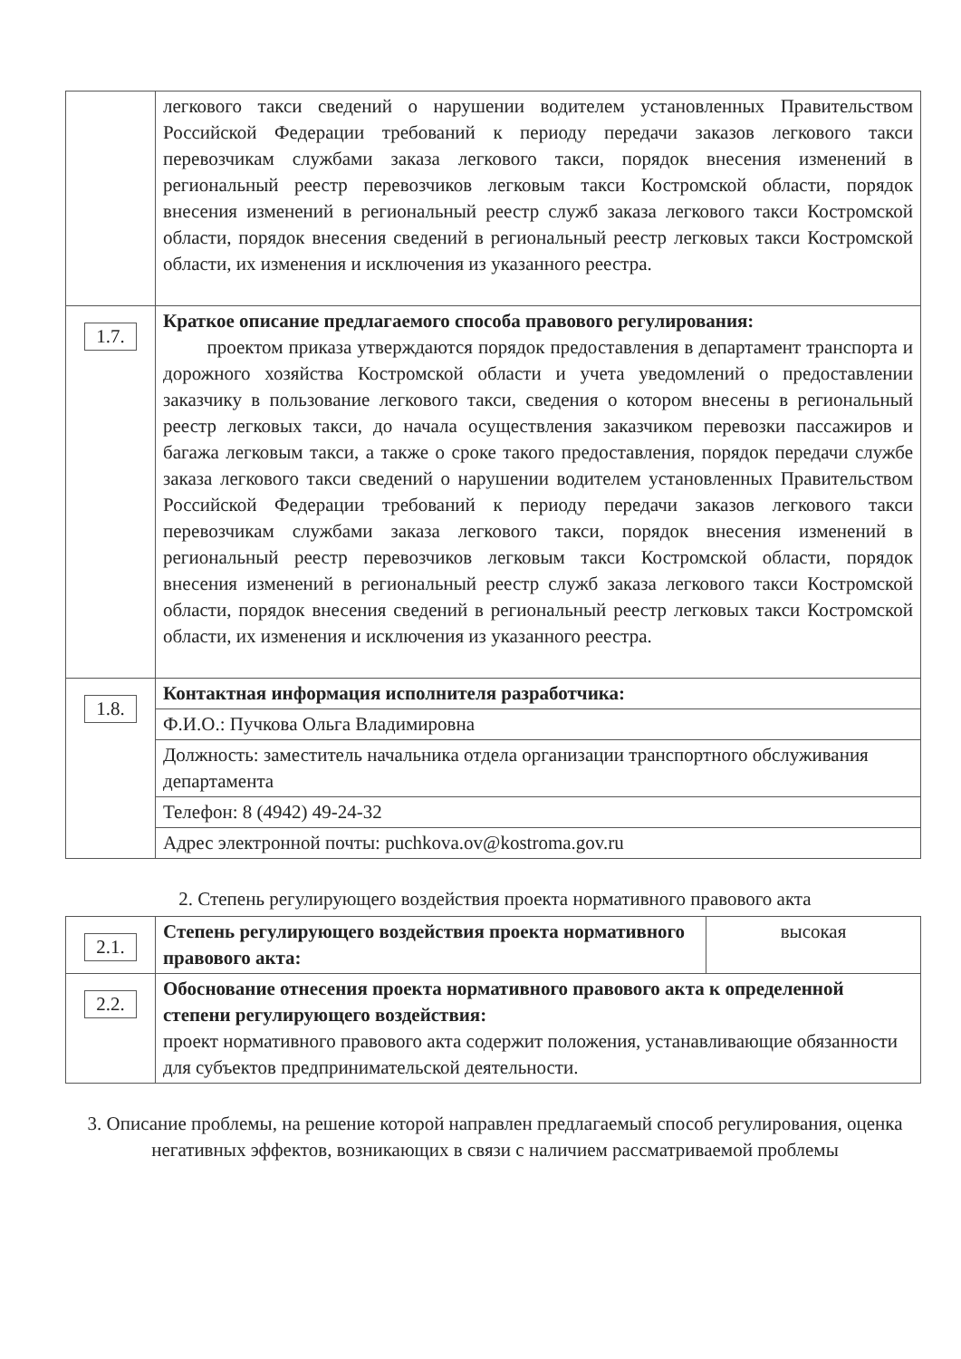| | легкового такси сведений о нарушении водителем установленных Правительством Российской Федерации требований к периоду передачи заказов легкового такси перевозчикам службами заказа легкового такси, порядок внесения изменений в региональный реестр перевозчиков легковым такси Костромской области, порядок внесения изменений в региональный реестр служб заказа легкового такси Костромской области, порядок внесения сведений в региональный реестр легковых такси Костромской области, их изменения и исключения из указанного реестра. |
| 1.7. | Краткое описание предлагаемого способа правового регулирования: проектом приказа утверждаются порядок предоставления в департамент транспорта и дорожного хозяйства Костромской области и учета уведомлений о предоставлении заказчику в пользование легкового такси, сведения о котором внесены в региональный реестр легковых такси, до начала осуществления заказчиком перевозки пассажиров и багажа легковым такси, а также о сроке такого предоставления, порядок передачи службе заказа легкового такси сведений о нарушении водителем установленных Правительством Российской Федерации требований к периоду передачи заказов легкового такси перевозчикам службами заказа легкового такси, порядок внесения изменений в региональный реестр перевозчиков легковым такси Костромской области, порядок внесения изменений в региональный реестр служб заказа легкового такси Костромской области, порядок внесения сведений в региональный реестр легковых такси Костромской области, их изменения и исключения из указанного реестра. |
| 1.8. | Контактная информация исполнителя разработчика: |
| | Ф.И.О.: Пучкова Ольга Владимировна |
| | Должность: заместитель начальника отдела организации транспортного обслуживания департамента |
| | Телефон: 8 (4942) 49-24-32 |
| | Адрес электронной почты: puchkova.ov@kostroma.gov.ru |
2. Степень регулирующего воздействия проекта нормативного правового акта
| 2.1. | Степень регулирующего воздействия проекта нормативного правового акта: | высокая |
| 2.2. | Обоснование отнесения проекта нормативного правового акта к определенной степени регулирующего воздействия: проект нормативного правового акта содержит положения, устанавливающие обязанности для субъектов предпринимательской деятельности. | |
3. Описание проблемы, на решение которой направлен предлагаемый способ регулирования, оценка негативных эффектов, возникающих в связи с наличием рассматриваемой проблемы